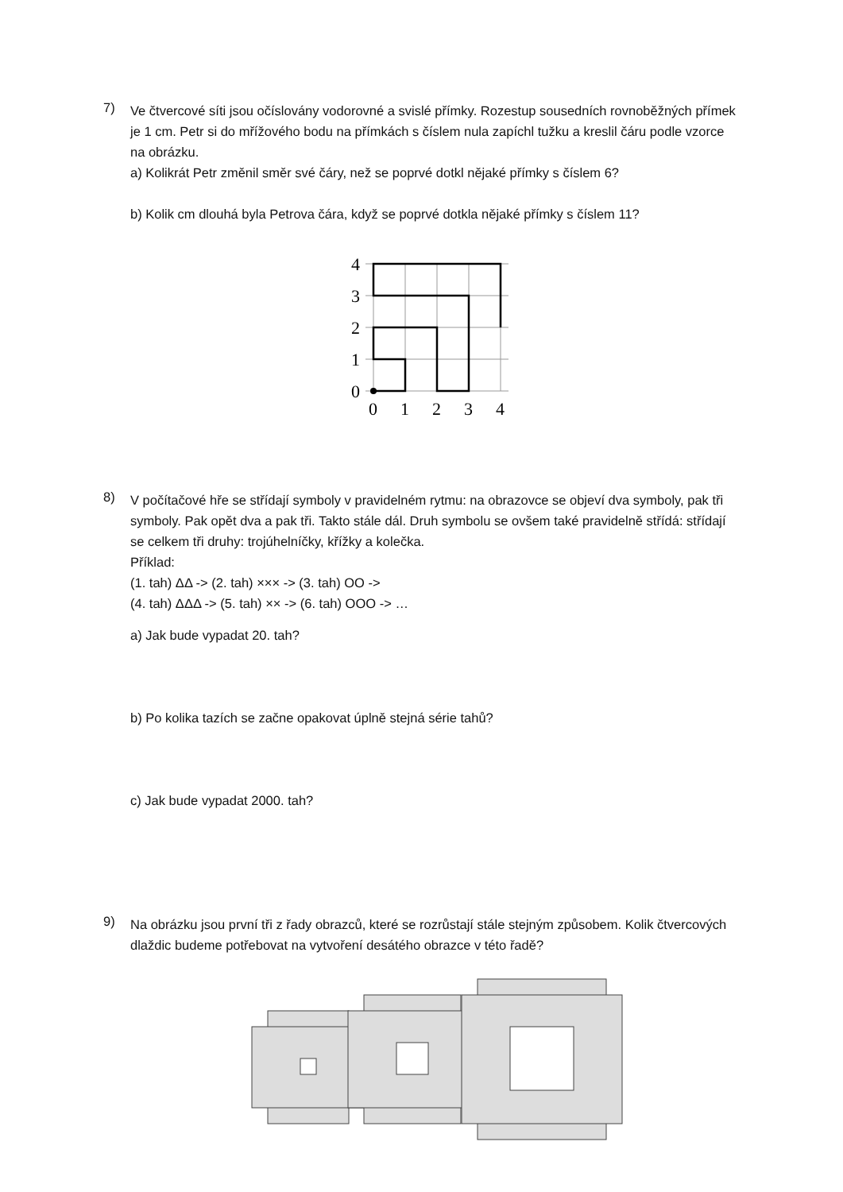7)
Ve čtvercové síti jsou očíslovány vodorovné a svislé přímky. Rozestup sousedních rovnoběžných přímek je 1 cm. Petr si do mřížového bodu na přímkách s číslem nula zapíchl tužku a kreslil čáru podle vzorce na obrázku.
a) Kolikrát Petr změnil směr své čáry, než se poprvé dotkl nějaké přímky s číslem 6?
b) Kolik cm dlouhá byla Petrova čára, když se poprvé dotkla nějaké přímky s číslem 11?
4
3
2
1
0
0
1
2
3
4
8)
V počítačové hře se střídají symboly v pravidelném rytmu: na obrazovce se objeví dva symboly, pak tři symboly. Pak opět dva a pak tři. Takto stále dál. Druh symbolu se ovšem také pravidelně střídá: střídají se celkem tři druhy: trojúhelníčky, křížky a kolečka.
Příklad:
(1. tah) ΔΔ -> (2. tah) ××× -> (3. tah) OO ->
(4. tah) ΔΔΔ -> (5. tah) ×× -> (6. tah) OOO -> …
a) Jak bude vypadat 20. tah?
b) Po kolika tazích se začne opakovat úplně stejná série tahů?
c) Jak bude vypadat 2000. tah?
9)
Na obrázku jsou první tři z řady obrazců, které se rozrůstají stále stejným způsobem. Kolik čtvercových dlaždic budeme potřebovat na vytvoření desátého obrazce v této řadě?